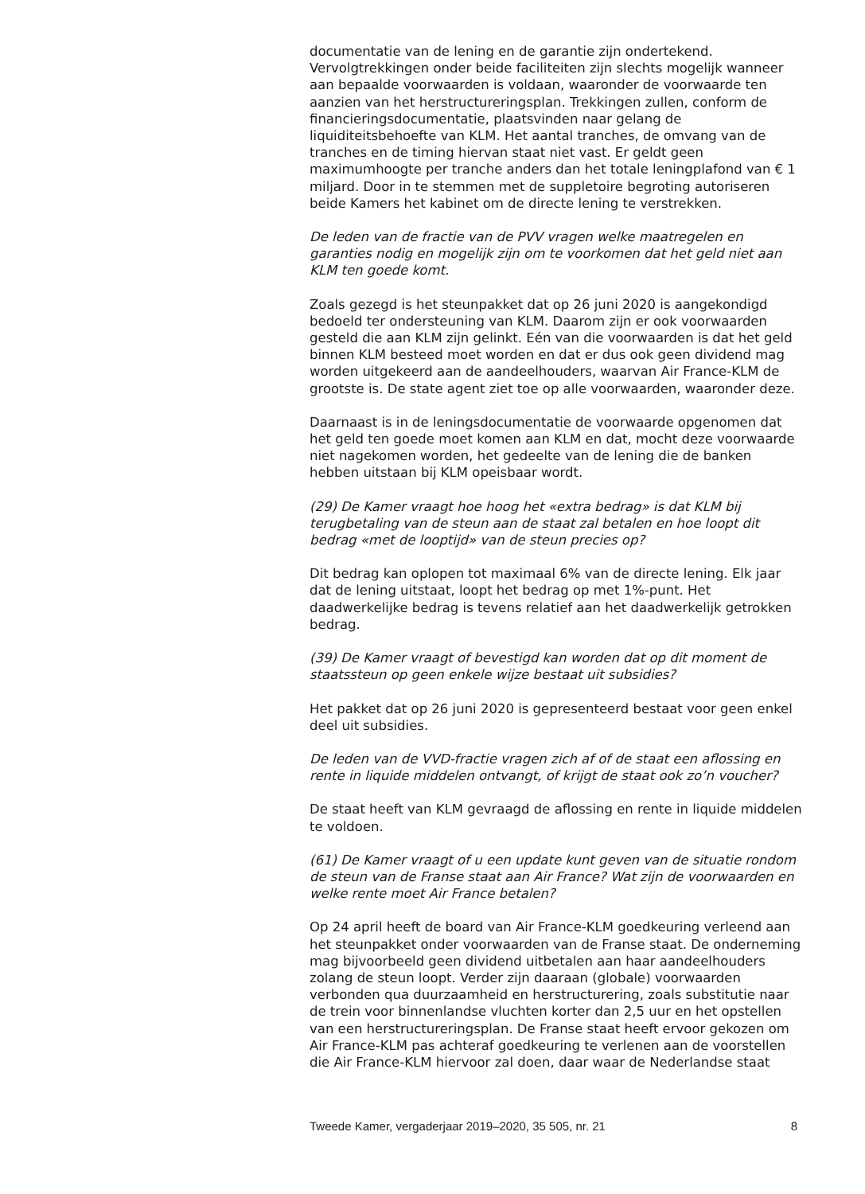documentatie van de lening en de garantie zijn ondertekend. Vervolgtrekkingen onder beide faciliteiten zijn slechts mogelijk wanneer aan bepaalde voorwaarden is voldaan, waaronder de voorwaarde ten aanzien van het herstructureringsplan. Trekkingen zullen, conform de financieringsdocumentatie, plaatsvinden naar gelang de liquiditeitsbehoefte van KLM. Het aantal tranches, de omvang van de tranches en de timing hiervan staat niet vast. Er geldt geen maximumhoogte per tranche anders dan het totale leningplafond van € 1 miljard. Door in te stemmen met de suppletoire begroting autoriseren beide Kamers het kabinet om de directe lening te verstrekken.
De leden van de fractie van de PVV vragen welke maatregelen en garanties nodig en mogelijk zijn om te voorkomen dat het geld niet aan KLM ten goede komt.
Zoals gezegd is het steunpakket dat op 26 juni 2020 is aangekondigd bedoeld ter ondersteuning van KLM. Daarom zijn er ook voorwaarden gesteld die aan KLM zijn gelinkt. Eén van die voorwaarden is dat het geld binnen KLM besteed moet worden en dat er dus ook geen dividend mag worden uitgekeerd aan de aandeelhouders, waarvan Air France-KLM de grootste is. De state agent ziet toe op alle voorwaarden, waaronder deze.
Daarnaast is in de leningsdocumentatie de voorwaarde opgenomen dat het geld ten goede moet komen aan KLM en dat, mocht deze voorwaarde niet nagekomen worden, het gedeelte van de lening die de banken hebben uitstaan bij KLM opeisbaar wordt.
(29) De Kamer vraagt hoe hoog het «extra bedrag» is dat KLM bij terugbetaling van de steun aan de staat zal betalen en hoe loopt dit bedrag «met de looptijd» van de steun precies op?
Dit bedrag kan oplopen tot maximaal 6% van de directe lening. Elk jaar dat de lening uitstaat, loopt het bedrag op met 1%-punt. Het daadwerkelijke bedrag is tevens relatief aan het daadwerkelijk getrokken bedrag.
(39) De Kamer vraagt of bevestigd kan worden dat op dit moment de staatssteun op geen enkele wijze bestaat uit subsidies?
Het pakket dat op 26 juni 2020 is gepresenteerd bestaat voor geen enkel deel uit subsidies.
De leden van de VVD-fractie vragen zich af of de staat een aflossing en rente in liquide middelen ontvangt, of krijgt de staat ook zo’n voucher?
De staat heeft van KLM gevraagd de aflossing en rente in liquide middelen te voldoen.
(61) De Kamer vraagt of u een update kunt geven van de situatie rondom de steun van de Franse staat aan Air France? Wat zijn de voorwaarden en welke rente moet Air France betalen?
Op 24 april heeft de board van Air France-KLM goedkeuring verleend aan het steunpakket onder voorwaarden van de Franse staat. De onderneming mag bijvoorbeeld geen dividend uitbetalen aan haar aandeelhouders zolang de steun loopt. Verder zijn daaraan (globale) voorwaarden verbonden qua duurzaamheid en herstructurering, zoals substitutie naar de trein voor binnenlandse vluchten korter dan 2,5 uur en het opstellen van een herstructureringsplan. De Franse staat heeft ervoor gekozen om Air France-KLM pas achteraf goedkeuring te verlenen aan de voorstellen die Air France-KLM hiervoor zal doen, daar waar de Nederlandse staat
Tweede Kamer, vergaderjaar 2019–2020, 35 505, nr. 21 8